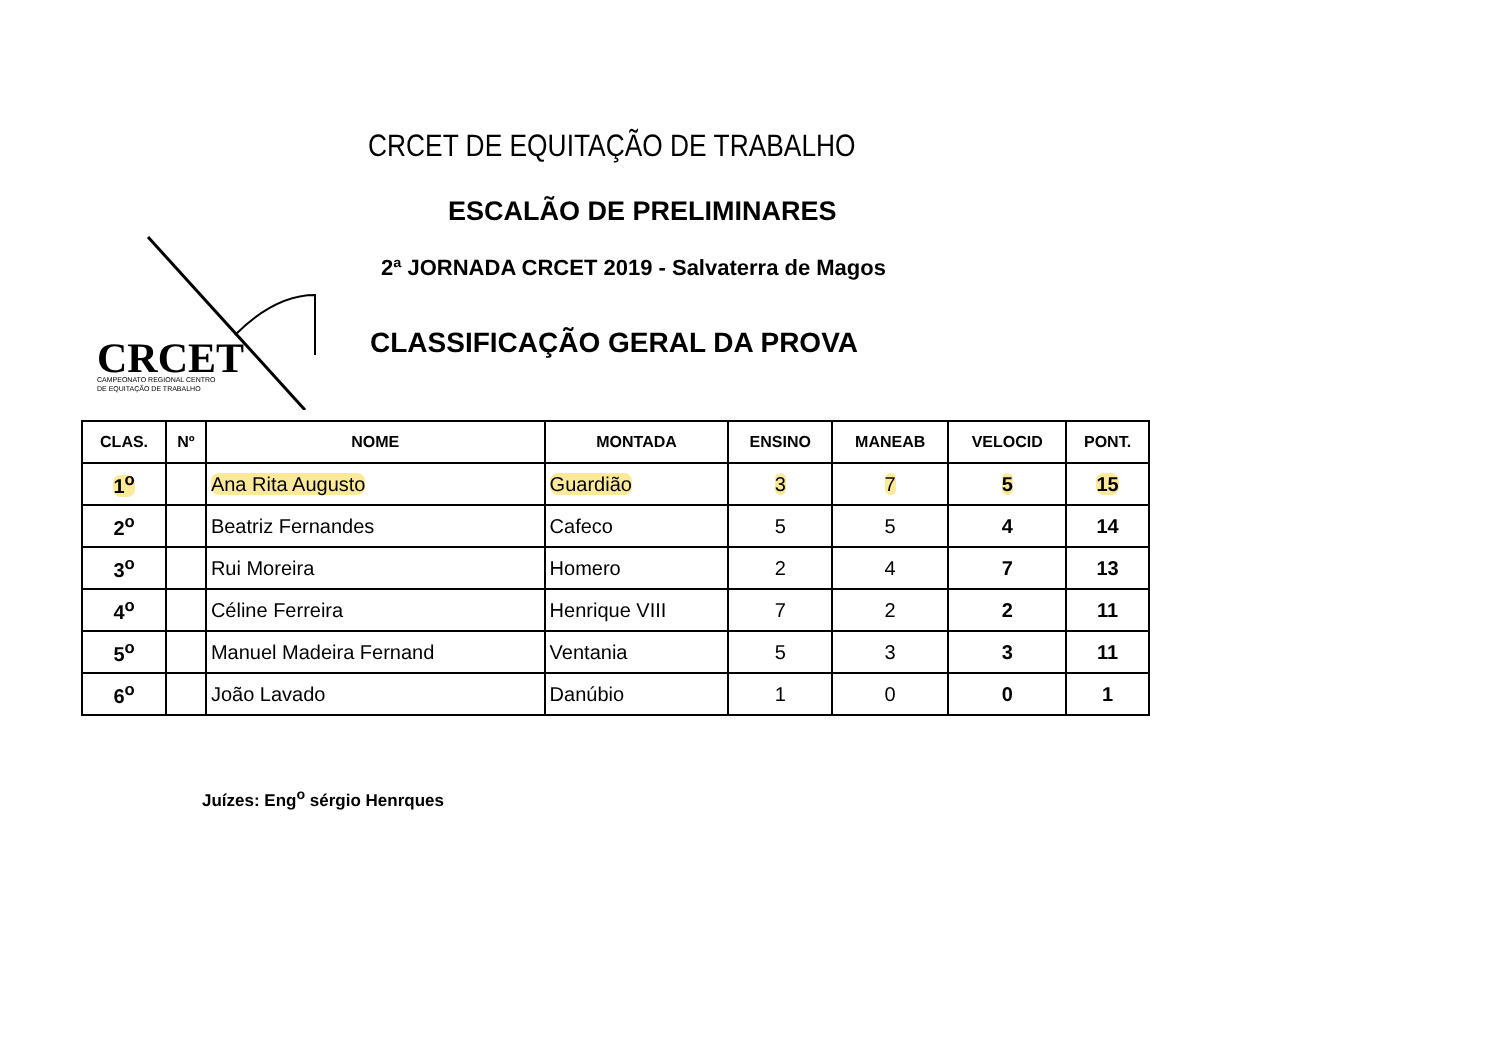CRCET DE EQUITAÇÃO DE TRABALHO
ESCALÃO DE PRELIMINARES
2ª JORNADA CRCET 2019 - Salvaterra de Magos
CRCET
CAMPEONATO REGIONAL CENTRO
DE EQUITAÇÃO DE TRABALHO
CLASSIFICAÇÃO GERAL DA PROVA
| CLAS. | Nº | NOME | MONTADA | ENSINO | MANEAB | VELOCID | PONT. |
| --- | --- | --- | --- | --- | --- | --- | --- |
| 1<sup>o</sup> | | Ana Rita Augusto | Guardião | 3 | 7 | 5 | 15 |
| 2<sup>o</sup> | | Beatriz Fernandes | Cafeco | 5 | 5 | 4 | 14 |
| 3<sup>o</sup> | | Rui Moreira | Homero | 2 | 4 | 7 | 13 |
| 4<sup>o</sup> | | Céline Ferreira | Henrique VIII | 7 | 2 | 2 | 11 |
| 5<sup>o</sup> | | Manuel Madeira Fernand | Ventania | 5 | 3 | 3 | 11 |
| 6<sup>o</sup> | | João Lavado | Danúbio | 1 | 0 | 0 | 1 |
Juízes: Eng<sup>o</sup> sérgio Henrques